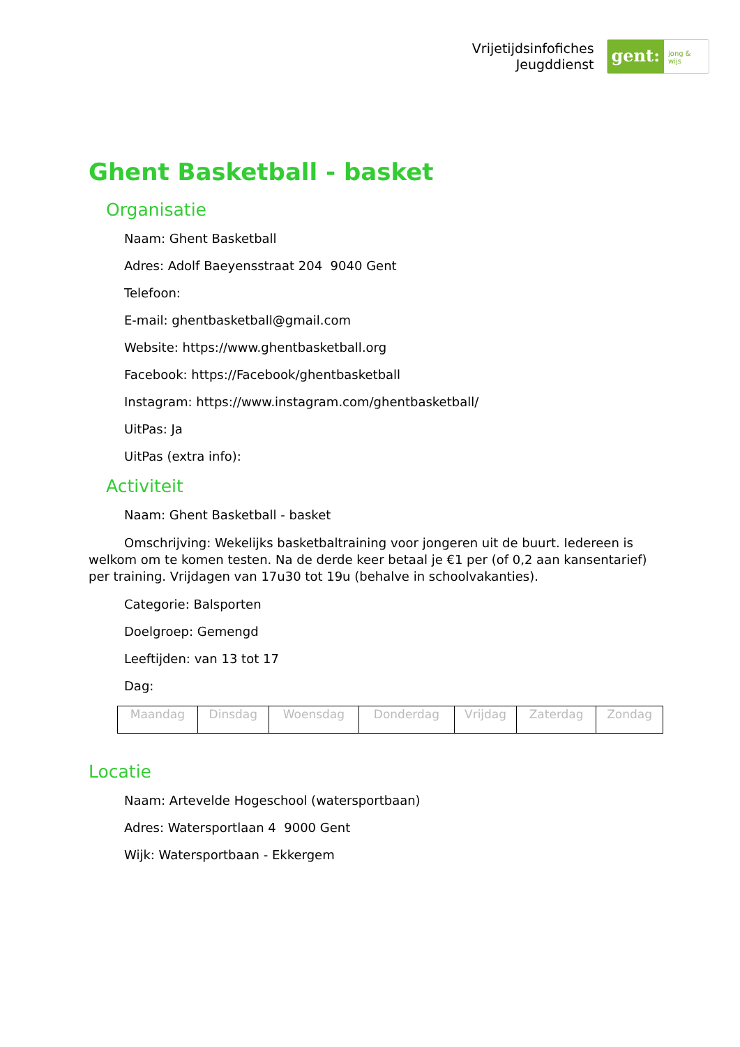Vrijetijdsinfofiches
Jeugddienst
gent:
jong & wijs
Ghent Basketball - basket
Organisatie
Naam: Ghent Basketball
Adres: Adolf Baeyensstraat 204 9040 Gent
Telefoon:
E-mail: ghentbasketball@gmail.com
Website: https://www.ghentbasketball.org
Facebook: https://Facebook/ghentbasketball
Instagram: https://www.instagram.com/ghentbasketball/
UitPas: Ja
UitPas (extra info):
Activiteit
Naam: Ghent Basketball - basket
Omschrijving: Wekelijks basketbaltraining voor jongeren uit de buurt. Iedereen is welkom om te komen testen. Na de derde keer betaal je €1 per (of 0,2 aan kansentarief) per training. Vrijdagen van 17u30 tot 19u (behalve in schoolvakanties).
Categorie: Balsporten
Doelgroep: Gemengd
Leeftijden: van 13 tot 17
Dag:
| Maandag | Dinsdag | Woensdag | Donderdag | Vrijdag | Zaterdag | Zondag |
Locatie
Naam: Artevelde Hogeschool (watersportbaan)
Adres: Watersportlaan 4 9000 Gent
Wijk: Watersportbaan - Ekkergem